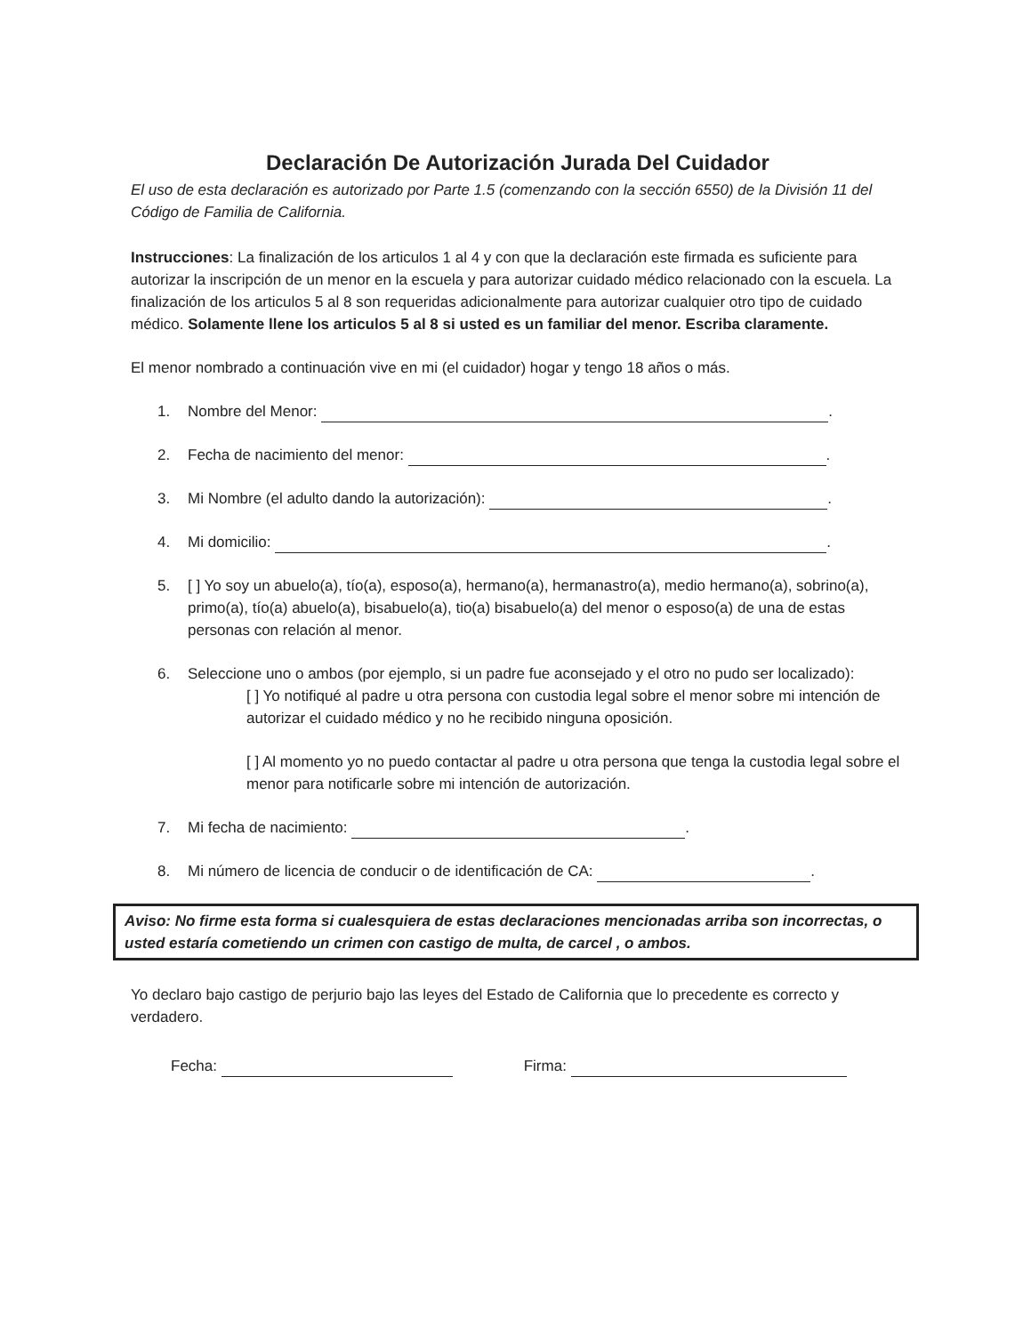Declaración De Autorización Jurada Del Cuidador
El uso de esta declaración es autorizado por Parte 1.5 (comenzando con la sección 6550) de la División 11 del Código de Familia de California.
Instrucciones: La finalización de los articulos 1 al 4 y con que la declaración este firmada es suficiente para autorizar la inscripción de un menor en la escuela y para autorizar cuidado médico relacionado con la escuela. La finalización de los articulos 5 al 8 son requeridas adicionalmente para autorizar cualquier otro tipo de cuidado médico. Solamente llene los articulos 5 al 8 si usted es un familiar del menor. Escriba claramente.
El menor nombrado a continuación vive en mi (el cuidador) hogar y tengo 18 años o más.
1. Nombre del Menor: .
2. Fecha de nacimiento del menor: .
3. Mi Nombre (el adulto dando la autorización): .
4. Mi domicilio: .
5. [ ] Yo soy un abuelo(a), tío(a), esposo(a), hermano(a), hermanastro(a), medio hermano(a), sobrino(a), primo(a), tío(a) abuelo(a), bisabuelo(a), tio(a) bisabuelo(a) del menor o esposo(a) de una de estas personas con relación al menor.
6. Seleccione uno o ambos (por ejemplo, si un padre fue aconsejado y el otro no pudo ser localizado):
[ ] Yo notifiqué al padre u otra persona con custodia legal sobre el menor sobre mi intención de autorizar el cuidado médico y no he recibido ninguna oposición.
[ ] Al momento yo no puedo contactar al padre u otra persona que tenga la custodia legal sobre el menor para notificarle sobre mi intención de autorización.
7. Mi fecha de nacimiento: .
8. Mi número de licencia de conducir o de identificación de CA: .
Aviso: No firme esta forma si cualesquiera de estas declaraciones mencionadas arriba son incorrectas, o usted estaría cometiendo un crimen con castigo de multa, de carcel , o ambos.
Yo declaro bajo castigo de perjurio bajo las leyes del Estado de California que lo precedente es correcto y verdadero.
Fecha: Firma: